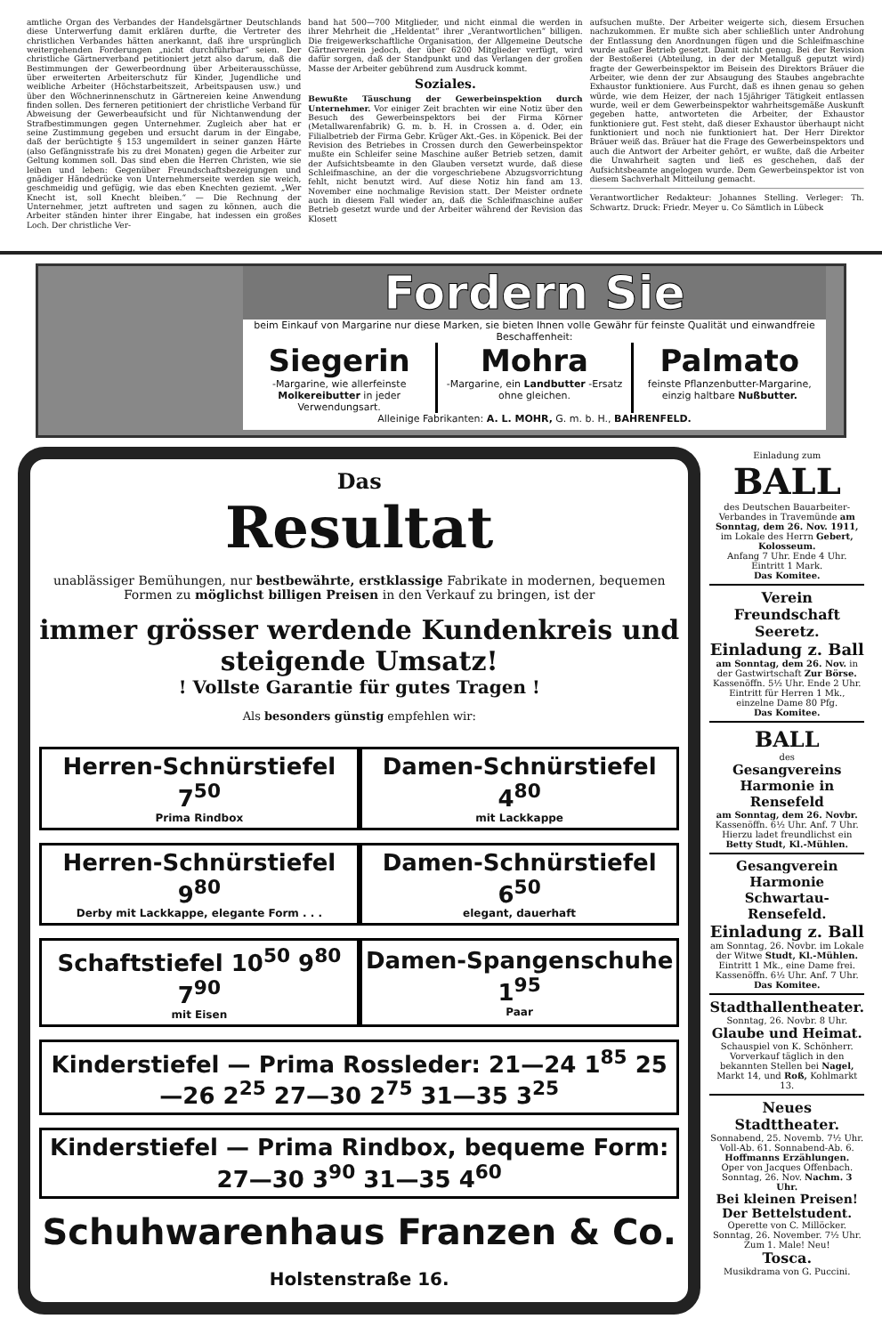amtliche Organ des Verbandes der Handelsgärtner Deutschlands diese Unterwerfung damit erklären durfte, die Vertreter des christlichen Verbandes hätten anerkannt, daß ihre ursprünglich weitergehenden Forderungen „nicht durchführbar“ seien. Der christliche Gärtnerverband petitioniert jetzt also darum, daß die Bestimmungen der Gewerbeordnung über Arbeiterausschüsse, über erweiterten Arbeiterschutz für Kinder, Jugendliche und weibliche Arbeiter (Höchstarbeitszeit, Arbeitspausen usw.) und über den Wöchnerinnenschutz in Gärtnereien keine Anwendung finden sollen. Des ferneren petitioniert der christliche Verband für Abweisung der Gewerbeaufsicht und für Nichtanwendung der Strafbestimmungen gegen Unternehmer. Zugleich aber hat er seine Zustimmung gegeben und ersucht darum in der Eingabe, daß der berüchtigte § 153 ungemildert in seiner ganzen Härte (also Gefängnisstrafe bis zu drei Monaten) gegen die Arbeiter zur Geltung kommen soll. Das sind eben die Herren Christen, wie sie leiben und leben: Gegenüber Freundschaftsbezeigungen und gnädiger Händedrücke von Unternehmerseite werden sie weich, geschmeidig und gefügig, wie das eben Knechten geziemt. „Wer Knecht ist, soll Knecht bleiben.“ — Die Rechnung der Unternehmer, jetzt auftreten und sagen zu können, auch die Arbeiter ständen hinter ihrer Eingabe, hat indessen ein großes Loch. Der christliche Ver-
band hat 500—700 Mitglieder, und nicht einmal die werden in ihrer Mehrheit die „Heldentat“ ihrer „Verantwortlichen“ billigen. Die freigewerkschaftliche Organisation, der Allgemeine Deutsche Gärtnerverein jedoch, der über 6200 Mitglieder verfügt, wird dafür sorgen, daß der Standpunkt und das Verlangen der großen Masse der Arbeiter gebührend zum Ausdruck kommt.
Soziales.
Bewußte Täuschung der Gewerbeinspektion durch Unternehmer. Vor einiger Zeit brachten wir eine Notiz über den Besuch des Gewerbeinspektors bei der Firma Körner (Metallwarenfabrik) G. m. b. H. in Crossen a. d. Oder, ein Filialbetrieb der Firma Gebr. Krüger Akt.-Ges. in Köpenick. Bei der Revision des Betriebes in Crossen durch den Gewerbeinspektor mußte ein Schleifer seine Maschine außer Betrieb setzen, damit der Aufsichtsbeamte in den Glauben versetzt wurde, daß diese Schleifmaschine, an der die vorgeschriebene Abzugsvorrichtung fehlt, nicht benutzt wird. Auf diese Notiz hin fand am 13. November eine nochmalige Revision statt. Der Meister ordnete auch in diesem Fall wieder an, daß die Schleifmaschine außer Betrieb gesetzt wurde und der Arbeiter während der Revision das Klosett
aufsuchen mußte. Der Arbeiter weigerte sich, diesem Ersuchen nachzukommen. Er mußte sich aber schließlich unter Androhung der Entlassung den Anordnungen fügen und die Schleifmaschine wurde außer Betrieb gesetzt. Damit nicht genug. Bei der Revision der Bestoßerei (Abteilung, in der der Metallguß geputzt wird) fragte der Gewerbeinspektor im Beisein des Direktors Bräuer die Arbeiter, wie denn der zur Absaugung des Staubes angebrachte Exhaustor funktioniere. Aus Furcht, daß es ihnen genau so gehen würde, wie dem Heizer, der nach 15jähriger Tätigkeit entlassen wurde, weil er dem Gewerbeinspektor wahrheitsgemäße Auskunft gegeben hatte, antworteten die Arbeiter, der Exhaustor funktioniere gut. Fest steht, daß dieser Exhaustor überhaupt nicht funktioniert und noch nie funktioniert hat. Der Herr Direktor Bräuer weiß das. Bräuer hat die Frage des Gewerbeinspektors und auch die Antwort der Arbeiter gehört, er wußte, daß die Arbeiter die Unwahrheit sagten und ließ es geschehen, daß der Aufsichtsbeamte angelogen wurde. Dem Gewerbeinspektor ist von diesem Sachverhalt Mitteilung gemacht.
Verantwortlicher Redakteur: Johannes Stelling. Verleger: Th. Schwartz. Druck: Friedr. Meyer u. Co Sämtlich in Lübeck
Fordern Sie
beim Einkauf von Margarine nur diese Marken, sie bieten Ihnen volle Gewähr für feinste Qualität und einwandfreie Beschaffenheit:
Siegerin
-Margarine, wie allerfeinste Molkereibutter in jeder Verwendungsart.
Mohra
-Margarine, ein Landbutter -Ersatz ohne gleichen.
Palmato
feinste Pflanzenbutter-Margarine, einzig haltbare Nußbutter.
Alleinige Fabrikanten: A. L. MOHR, G. m. b. H., BAHRENFELD.
Das
Resultat
unablässiger Bemühungen, nur bestbewährte, erstklassige Fabrikate in modernen, bequemen Formen zu möglichst billigen Preisen in den Verkauf zu bringen, ist der
immer grösser werdende Kundenkreis und steigende Umsatz!
! Vollste Garantie für gutes Tragen !
Als besonders günstig empfehlen wir:
| Herren-Schnürstiefel 7<sup>50</sup> Prima Rindbox | Damen-Schnürstiefel 4<sup>80</sup> mit Lackkappe |
| Herren-Schnürstiefel 9<sup>80</sup> Derby mit Lackkappe, elegante Form . . . | Damen-Schnürstiefel 6<sup>50</sup> elegant, dauerhaft |
| Schaftstiefel 10<sup>50</sup> 9<sup>80</sup> 7<sup>90</sup> mit Eisen | Damen-Spangenschuhe 1<sup>95</sup> Paar |
| Kinderstiefel — Prima Rossleder: 21—24 1<sup>85</sup> 25—26 2<sup>25</sup> 27—30 2<sup>75</sup> 31—35 3<sup>25</sup> | |
| Kinderstiefel — Prima Rindbox, bequeme Form: 27—30 3<sup>90</sup> 31—35 4<sup>60</sup> | |
Schuhwarenhaus Franzen & Co. Holstenstraße 16.
Einladung zum
BALL
des Deutschen Bauarbeiter-Verbandes in Travemünde am Sonntag, dem 26. Nov. 1911, im Lokale des Herrn Gebert, Kolosseum.
Anfang 7 Uhr. Ende 4 Uhr. Eintritt 1 Mark.
Das Komitee.
Verein Freundschaft Seeretz.
Einladung z. Ball
am Sonntag, dem 26. Nov. in der Gastwirtschaft Zur Börse. Kassenöffn. 5½ Uhr. Ende 2 Uhr. Eintritt für Herren 1 Mk., einzelne Dame 80 Pfg.
Das Komitee.
BALL
des
Gesangvereins Harmonie in Rensefeld
am Sonntag, dem 26. Novbr. Kassenöffn. 6½ Uhr. Anf. 7 Uhr. Hierzu ladet freundlichst ein Betty Studt, Kl.-Mühlen.
Gesangverein Harmonie Schwartau-Rensefeld.
Einladung z. Ball
am Sonntag, 26. Novbr. im Lokale der Witwe Studt, Kl.-Mühlen. Eintritt 1 Mk., eine Dame frei. Kassenöffn. 6½ Uhr. Anf. 7 Uhr.
Das Komitee.
Stadthallentheater.
Sonntag, 26. Novbr. 8 Uhr.
Glaube und Heimat.
Schauspiel von K. Schönherr. Vorverkauf täglich in den bekannten Stellen bei Nagel, Markt 14, und Roß, Kohlmarkt 13.
Neues Stadttheater.
Sonnabend, 25. Novemb. 7½ Uhr. Voll-Ab. 61. Sonnabend-Ab. 6.
Hoffmanns Erzählungen.
Oper von Jacques Offenbach.
Sonntag, 26. Nov. Nachm. 3 Uhr.
Bei kleinen Preisen! Der Bettelstudent.
Operette von C. Millöcker.
Sonntag, 26. November. 7½ Uhr. Zum 1. Male! Neu!
Tosca.
Musikdrama von G. Puccini.